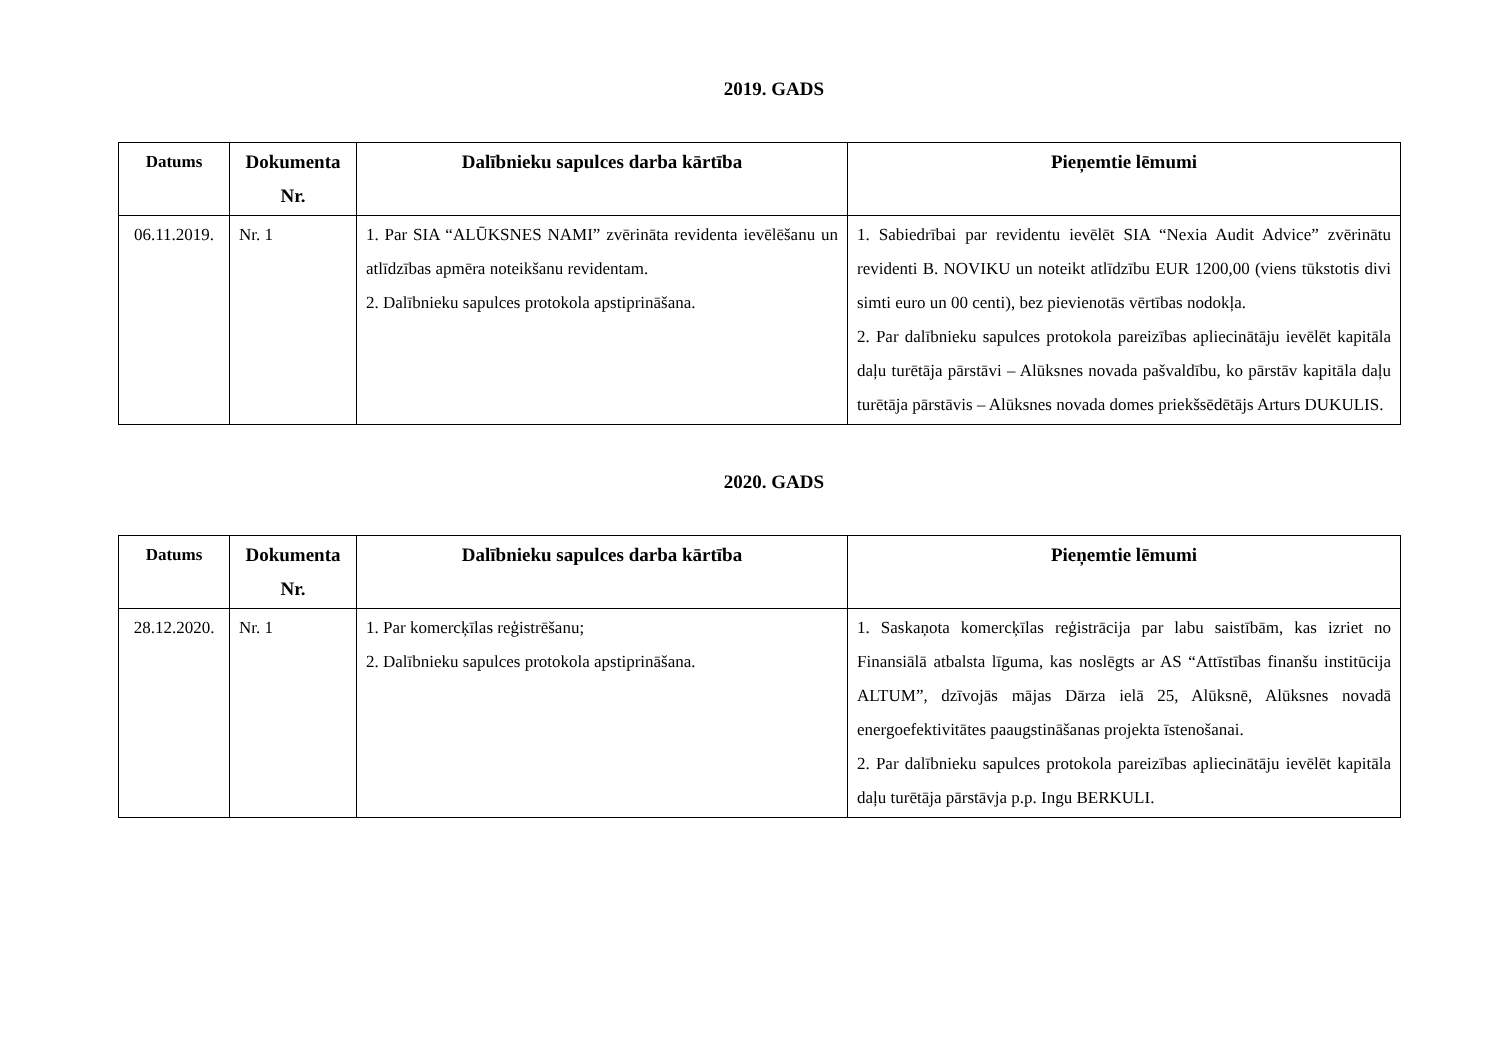2019. GADS
| Datums | Dokumenta Nr. | Dalībnieku sapulces darba kārtība | Pieņemtie lēmumi |
| --- | --- | --- | --- |
| 06.11.2019. | Nr. 1 | 1. Par SIA “ALŪKSNES NAMI” zvērināta revidenta ievēlēšanu un atlīdzības apmēra noteikšanu revidentam. 2. Dalībnieku sapulces protokola apstiprināšana. | 1. Sabiedrībai par revidentu ievēlēt SIA “Nexia Audit Advice” zvērinātu revidenti B. NOVIKU un noteikt atlīdzību EUR 1200,00 (viens tūkstotis divi simti euro un 00 centi), bez pievienotās vērtības nodokļa. 2. Par dalībnieku sapulces protokola pareizības apliecinātāju ievēlēt kapitāla daļu turētāja pārstāvi – Alūksnes novada pašvaldību, ko pārstāv kapitāla daļu turētāja pārstāvis – Alūksnes novada domes priekšsēdētājs Arturs DUKULIS. |
2020. GADS
| Datums | Dokumenta Nr. | Dalībnieku sapulces darba kārtība | Pieņemtie lēmumi |
| --- | --- | --- | --- |
| 28.12.2020. | Nr. 1 | 1. Par komercķīlas reģistrēšanu; 2. Dalībnieku sapulces protokola apstiprināšana. | 1. Saskaņota komercķīlas reģistrācija par labu saistībām, kas izriet no Finansiālā atbalsta līguma, kas noslēgts ar AS “Attīstības finanšu institūcija ALTUM”, dzīvojās mājas Dārza ielā 25, Alūksnē, Alūksnes novadā energoefektivitātes paaugstināšanas projekta īstenošanai. 2. Par dalībnieku sapulces protokola pareizības apliecinātāju ievēlēt kapitāla daļu turētāja pārstāvja p.p. Ingu BERKULI. |